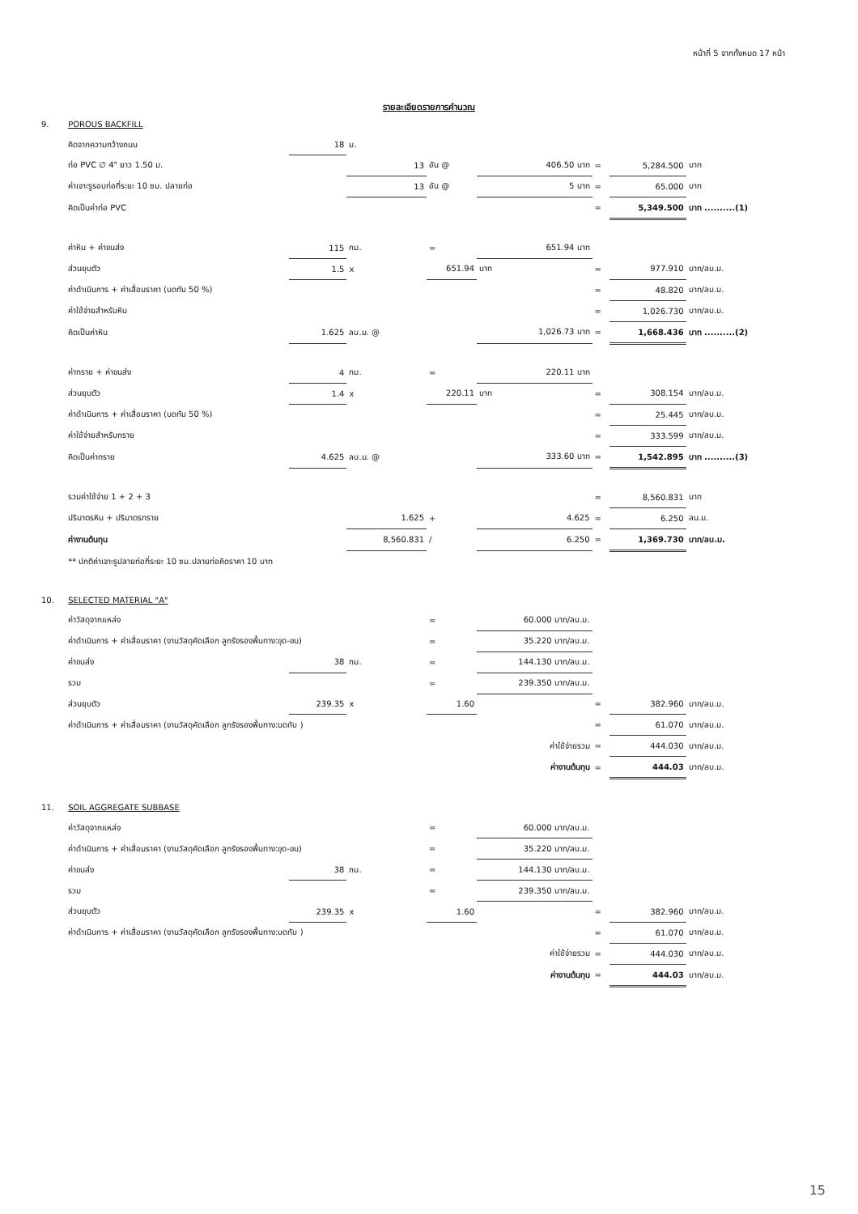หน้าที่ 5 จากทั้งหมด 17 หน้า
รายละเอียดรายการคำนวณ
| 9. | POROUS BACKFILL | | | | | | | |
| | คิดจากความกว้างถนน | 18 | ม. | | | | | |
| | ท่อ PVC ∅ 4" ยาว 1.50 ม. | | 13 | อัน @ | 406.50 บาท | = | 5,284.500 | บาท |
| | ค่าเจาะรูรอบท่อที่ระยะ 10 ซม. ปลายท่อ | | 13 | อัน @ | 5 บาท | = | 65.000 | บาท |
| | คิดเป็นค่าท่อ PVC | | | | | = | 5,349.500 | บาท ..........(1) |
| | ค่าหิน + ค่าขนส่ง | 115 | กม. | = | 651.94 บาท | | | |
| | ส่วนยุบตัว | 1.5 | x | 651.94 | บาท | = | 977.910 | บาท/ลบ.ม. |
| | ค่าดำเนินการ + ค่าเสื่อมราคา (บดทับ 50 %) | | | | | = | 48.820 | บาท/ลบ.ม. |
| | ค่าใช้จ่ายสำหรับหิน | | | | | = | 1,026.730 | บาท/ลบ.ม. |
| | คิดเป็นค่าหิน | 1.625 | ลบ.ม. @ | | 1,026.73 บาท | = | 1,668.436 | บาท ..........(2) |
| | ค่าทราย + ค่าขนส่ง | 4 | กม. | = | 220.11 บาท | | | |
| | ส่วนยุบตัว | 1.4 | x | 220.11 | บาท | = | 308.154 | บาท/ลบ.ม. |
| | ค่าดำเนินการ + ค่าเสื่อมราคา (บดทับ 50 %) | | | | | = | 25.445 | บาท/ลบ.ม. |
| | ค่าใช้จ่ายสำหรับทราย | | | | | = | 333.599 | บาท/ลบ.ม. |
| | คิดเป็นค่าทราย | 4.625 | ลบ.ม. @ | | 333.60 บาท | = | 1,542.895 | บาท ..........(3) |
| | รวมค่าใช้จ่าย 1 + 2 + 3 | | | | | = | 8,560.831 | บาท |
| | ปริมาตรหิน + ปริมาตรทราย | | 1.625 | + | 4.625 | = | 6.250 | ลบ.ม. |
| | ค่างานต้นทุน | | 8,560.831 | / | 6.250 | = | 1,369.730 | บาท/ลบ.ม. |
| | ** ปกติค่าเจาะรูปลายท่อที่ระยะ 10 ซม.ปลายท่อคิดราคา 10 บาท | | | | | | | |
| 10. | SELECTED MATERIAL "A" | | | | | | | |
| | ค่าวัสดุจากแหล่ง | | | = | 60.000 บาท/ลบ.ม. | | | |
| | ค่าดำเนินการ + ค่าเสื่อมราคา (งานวัสดุคัดเลือก ลูกรังรองพื้นทาง:ขุด-ขน) | | | = | 35.220 บาท/ลบ.ม. | | | |
| | ค่าขนส่ง | 38 | กม. | = | 144.130 บาท/ลบ.ม. | | | |
| | รวม | | | = | 239.350 บาท/ลบ.ม. | | | |
| | ส่วนยุบตัว | 239.35 | x | 1.60 | | = | 382.960 | บาท/ลบ.ม. |
| | ค่าดำเนินการ + ค่าเสื่อมราคา (งานวัสดุคัดเลือก ลูกรังรองพื้นทาง:บดทับ ) | | | | | = | 61.070 | บาท/ลบ.ม. |
| | ค่าใช้จ่ายรวม | | | | | = | 444.030 | บาท/ลบ.ม. |
| | ค่างานต้นทุน | | | | | = | 444.03 | บาท/ลบ.ม. |
| 11. | SOIL AGGREGATE SUBBASE | | | | | | | |
| | ค่าวัสดุจากแหล่ง | | | = | 60.000 บาท/ลบ.ม. | | | |
| | ค่าดำเนินการ + ค่าเสื่อมราคา (งานวัสดุคัดเลือก ลูกรังรองพื้นทาง:ขุด-ขน) | | | = | 35.220 บาท/ลบ.ม. | | | |
| | ค่าขนส่ง | 38 | กม. | = | 144.130 บาท/ลบ.ม. | | | |
| | รวม | | | = | 239.350 บาท/ลบ.ม. | | | |
| | ส่วนยุบตัว | 239.35 | x | 1.60 | | = | 382.960 | บาท/ลบ.ม. |
| | ค่าดำเนินการ + ค่าเสื่อมราคา (งานวัสดุคัดเลือก ลูกรังรองพื้นทาง:บดทับ ) | | | | | = | 61.070 | บาท/ลบ.ม. |
| | ค่าใช้จ่ายรวม | | | | | = | 444.030 | บาท/ลบ.ม. |
| | ค่างานต้นทุน | | | | | = | 444.03 | บาท/ลบ.ม. |
15